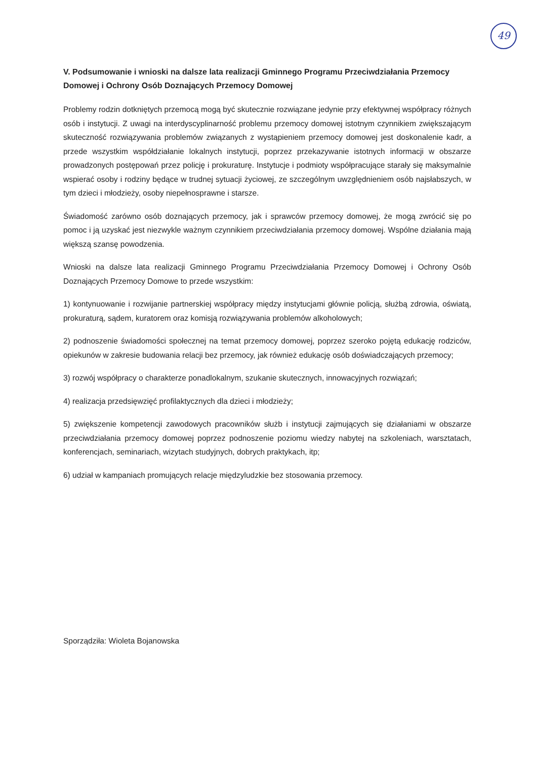49
V. Podsumowanie i wnioski na dalsze lata realizacji Gminnego Programu Przeciwdziałania Przemocy Domowej i Ochrony Osób Doznających Przemocy Domowej
Problemy rodzin dotkniętych przemocą mogą być skutecznie rozwiązane jedynie przy efektywnej współpracy różnych osób i instytucji. Z uwagi na interdyscyplinarność problemu przemocy domowej istotnym czynnikiem zwiększającym skuteczność rozwiązywania problemów związanych z wystąpieniem przemocy domowej jest doskonalenie kadr, a przede wszystkim współdziałanie lokalnych instytucji, poprzez przekazywanie istotnych informacji w obszarze prowadzonych postępowań przez policję i prokuraturę. Instytucje i podmioty współpracujące starały się maksymalnie wspierać osoby i rodziny będące w trudnej sytuacji życiowej, ze szczególnym uwzględnieniem osób najsłabszych, w tym dzieci i młodzieży, osoby niepełnosprawne i starsze.
Świadomość zarówno osób doznających przemocy, jak i sprawców przemocy domowej, że mogą zwrócić się po pomoc i ją uzyskać jest niezwykle ważnym czynnikiem przeciwdziałania przemocy domowej. Wspólne działania mają większą szansę powodzenia.
Wnioski na dalsze lata realizacji Gminnego Programu Przeciwdziałania Przemocy Domowej i Ochrony Osób Doznających Przemocy Domowe to przede wszystkim:
1) kontynuowanie i rozwijanie partnerskiej współpracy między instytucjami głównie policją, służbą zdrowia, oświatą, prokuraturą, sądem, kuratorem oraz komisją rozwiązywania problemów alkoholowych;
2) podnoszenie świadomości społecznej na temat przemocy domowej, poprzez szeroko pojętą edukację rodziców, opiekunów w zakresie budowania relacji bez przemocy, jak również edukację osób doświadczających przemocy;
3) rozwój współpracy o charakterze ponadlokalnym, szukanie skutecznych, innowacyjnych rozwiązań;
4) realizacja przedsięwzięć profilaktycznych dla dzieci i młodzieży;
5) zwiększenie kompetencji zawodowych pracowników służb i instytucji zajmujących się działaniami w obszarze przeciwdziałania przemocy domowej poprzez podnoszenie poziomu wiedzy nabytej na szkoleniach, warsztatach, konferencjach, seminariach, wizytach studyjnych, dobrych praktykach, itp;
6) udział w kampaniach promujących relacje międzyludzkie bez stosowania przemocy.
Sporządziła: Wioleta Bojanowska